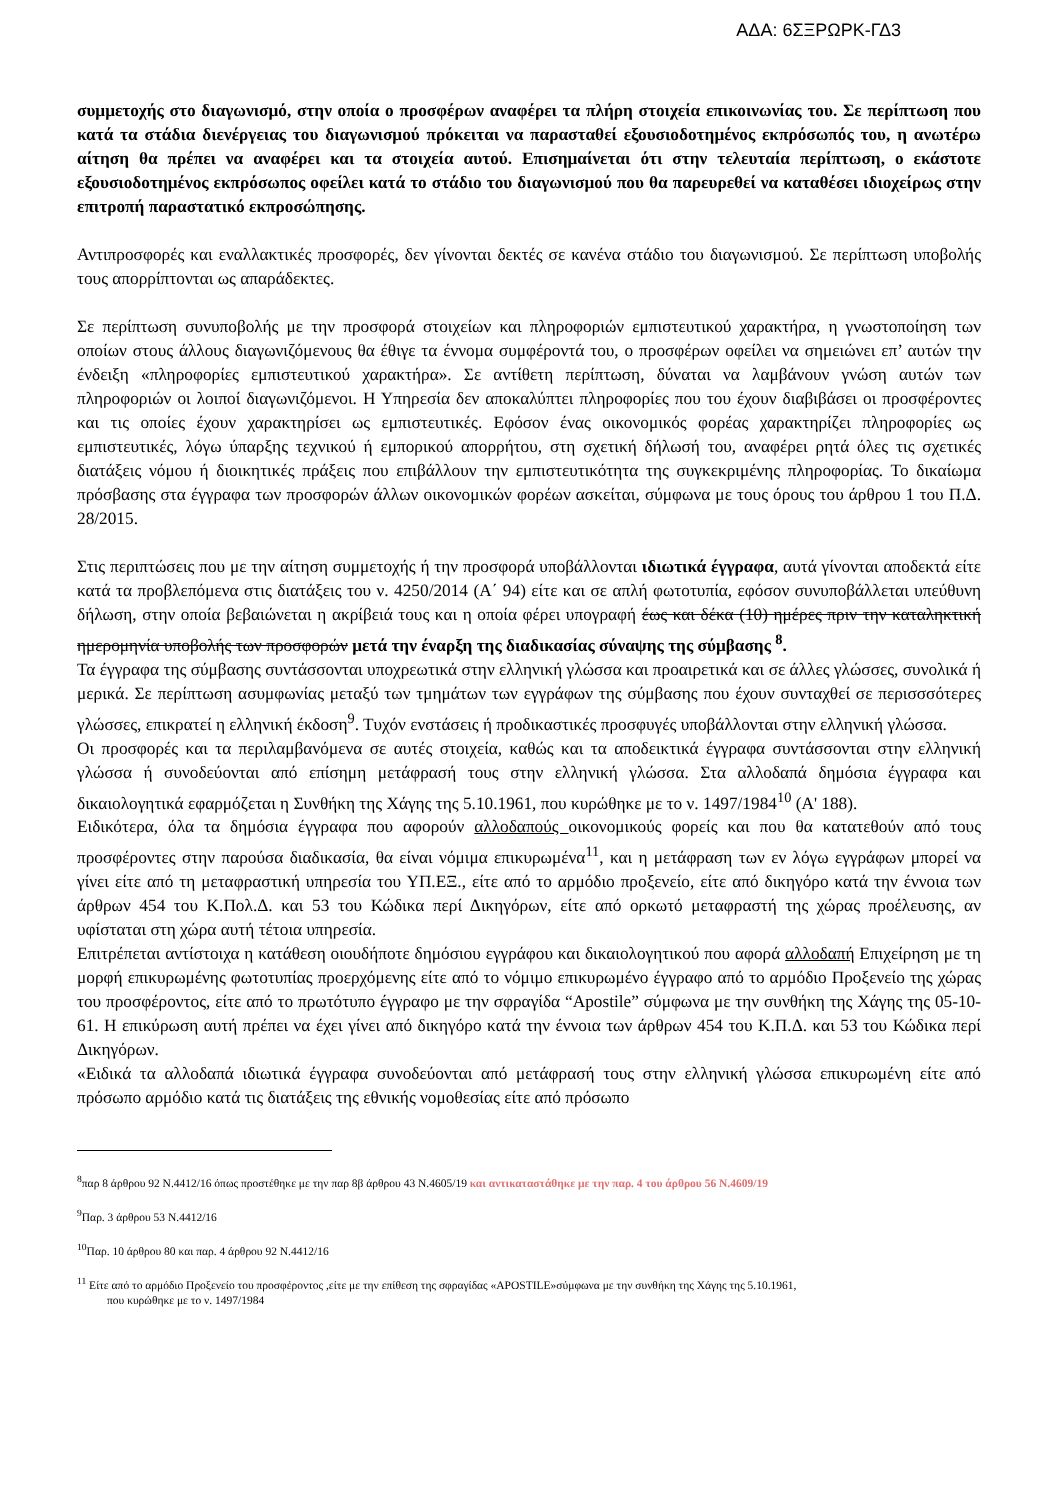ΑΔΑ: 6ΣΞΡΩΡΚ-ΓΔ3
συμμετοχής στο διαγωνισμό, στην οποία ο προσφέρων αναφέρει τα πλήρη στοιχεία επικοινωνίας του. Σε περίπτωση που κατά τα στάδια διενέργειας του διαγωνισμού πρόκειται να παρασταθεί εξουσιοδοτημένος εκπρόσωπός του, η ανωτέρω αίτηση θα πρέπει να αναφέρει και τα στοιχεία αυτού. Επισημαίνεται ότι στην τελευταία περίπτωση, ο εκάστοτε εξουσιοδοτημένος εκπρόσωπος οφείλει κατά το στάδιο του διαγωνισμού που θα παρευρεθεί να καταθέσει ιδιοχείρως στην επιτροπή παραστατικό εκπροσώπησης.
Αντιπροσφορές και εναλλακτικές προσφορές, δεν γίνονται δεκτές σε κανένα στάδιο του διαγωνισμού. Σε περίπτωση υποβολής τους απορρίπτονται ως απαράδεκτες.
Σε περίπτωση συνυποβολής με την προσφορά στοιχείων και πληροφοριών εμπιστευτικού χαρακτήρα, η γνωστοποίηση των οποίων στους άλλους διαγωνιζόμενους θα έθιγε τα έννομα συμφέροντά του, ο προσφέρων οφείλει να σημειώνει επ’ αυτών την ένδειξη «πληροφορίες εμπιστευτικού χαρακτήρα». Σε αντίθετη περίπτωση, δύναται να λαμβάνουν γνώση αυτών των πληροφοριών οι λοιποί διαγωνιζόμενοι. Η Υπηρεσία δεν αποκαλύπτει πληροφορίες που του έχουν διαβιβάσει οι προσφέροντες και τις οποίες έχουν χαρακτηρίσει ως εμπιστευτικές. Εφόσον ένας οικονομικός φορέας χαρακτηρίζει πληροφορίες ως εμπιστευτικές, λόγω ύπαρξης τεχνικού ή εμπορικού απορρήτου, στη σχετική δήλωσή του, αναφέρει ρητά όλες τις σχετικές διατάξεις νόμου ή διοικητικές πράξεις που επιβάλλουν την εμπιστευτικότητα της συγκεκριμένης πληροφορίας. Το δικαίωμα πρόσβασης στα έγγραφα των προσφορών άλλων οικονομικών φορέων ασκείται, σύμφωνα με τους όρους του άρθρου 1 του Π.Δ. 28/2015.
Στις περιπτώσεις που με την αίτηση συμμετοχής ή την προσφορά υποβάλλονται ιδιωτικά έγγραφα, αυτά γίνονται αποδεκτά είτε κατά τα προβλεπόμενα στις διατάξεις του ν. 4250/2014 (Α΄ 94) είτε και σε απλή φωτοτυπία, εφόσον συνυποβάλλεται υπεύθυνη δήλωση, στην οποία βεβαιώνεται η ακρίβειά τους και η οποία φέρει υπογραφή έως και δέκα (10) ημέρες πριν την καταληκτική ημερομηνία υποβολής των προσφορών μετά την έναρξη της διαδικασίας σύναψης της σύμβασης <sup>8</sup>.
Τα έγγραφα της σύμβασης συντάσσονται υποχρεωτικά στην ελληνική γλώσσα και προαιρετικά και σε άλλες γλώσσες, συνολικά ή μερικά. Σε περίπτωση ασυμφωνίας μεταξύ των τμημάτων των εγγράφων της σύμβασης που έχουν συνταχθεί σε περισσσότερες γλώσσες, επικρατεί η ελληνική έκδοση<sup>9</sup>. Τυχόν ενστάσεις ή προδικαστικές προσφυγές υποβάλλονται στην ελληνική γλώσσα.
Οι προσφορές και τα περιλαμβανόμενα σε αυτές στοιχεία, καθώς και τα αποδεικτικά έγγραφα συντάσσονται στην ελληνική γλώσσα ή συνοδεύονται από επίσημη μετάφρασή τους στην ελληνική γλώσσα. Στα αλλοδαπά δημόσια έγγραφα και δικαιολογητικά εφαρμόζεται η Συνθήκη της Χάγης της 5.10.1961, που κυρώθηκε με το ν. 1497/1984<sup>10</sup> (Α' 188).
Ειδικότερα, όλα τα δημόσια έγγραφα που αφορούν αλλοδαπούς οικονομικούς φορείς και που θα κατατεθούν από τους προσφέροντες στην παρούσα διαδικασία, θα είναι νόμιμα επικυρωμένα<sup>11</sup>, και η μετάφραση των εν λόγω εγγράφων μπορεί να γίνει είτε από τη μεταφραστική υπηρεσία του ΥΠ.ΕΞ., είτε από το αρμόδιο προξενείο, είτε από δικηγόρο κατά την έννοια των άρθρων 454 του Κ.Πολ.Δ. και 53 του Κώδικα περί Δικηγόρων, είτε από ορκωτό μεταφραστή της χώρας προέλευσης, αν υφίσταται στη χώρα αυτή τέτοια υπηρεσία.
Επιτρέπεται αντίστοιχα η κατάθεση οιουδήποτε δημόσιου εγγράφου και δικαιολογητικού που αφορά αλλοδαπή Επιχείρηση με τη μορφή επικυρωμένης φωτοτυπίας προερχόμενης είτε από το νόμιμο επικυρωμένο έγγραφο από το αρμόδιο Προξενείο της χώρας του προσφέροντος, είτε από το πρωτότυπο έγγραφο με την σφραγίδα “Apostile” σύμφωνα με την συνθήκη της Χάγης της 05-10-61. Η επικύρωση αυτή πρέπει να έχει γίνει από δικηγόρο κατά την έννοια των άρθρων 454 του Κ.Π.Δ. και 53 του Κώδικα περί Δικηγόρων.
«Ειδικά τα αλλοδαπά ιδιωτικά έγγραφα συνοδεύονται από μετάφρασή τους στην ελληνική γλώσσα επικυρωμένη είτε από πρόσωπο αρμόδιο κατά τις διατάξεις της εθνικής νομοθεσίας είτε από πρόσωπο
<sup>8</sup> παρ 8 άρθρου 92 Ν.4412/16 όπως προστέθηκε με την παρ 8β άρθρου 43 Ν.4605/19 και αντικαταστάθηκε με την παρ. 4 του άρθρου 56 Ν.4609/19
<sup>9</sup> Παρ. 3 άρθρου 53 Ν.4412/16
<sup>10</sup> Παρ. 10 άρθρου 80 και παρ. 4 άρθρου 92 Ν.4412/16
<sup>11</sup> Είτε από το αρμόδιο Προξενείο του προσφέροντος ,είτε με την επίθεση της σφραγίδας «APOSTILE»σύμφωνα με την συνθήκη της Χάγης της 5.10.1961,
που κυρώθηκε με το ν. 1497/1984